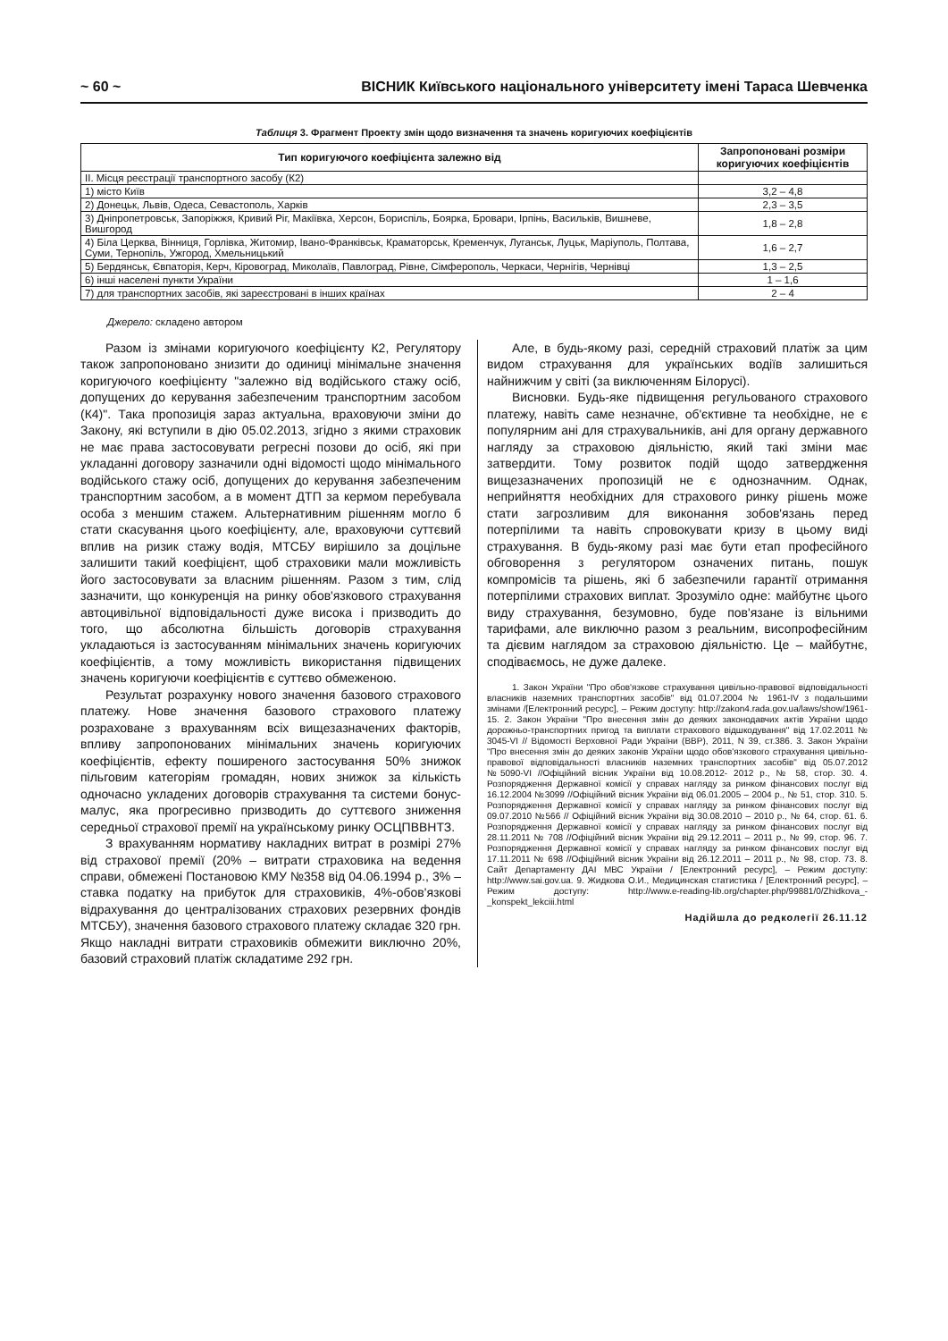~ 60 ~ ВІСНИК Київського національного університету імені Тараса Шевченка
Таблиця 3. Фрагмент Проекту змін щодо визначення та значень коригуючих коефіцієнтів
| Тип коригуючого коефіцієнта залежно від | Запропоновані розміри коригуючих коефіцієнтів |
| --- | --- |
| II. Місця реєстрації транспортного засобу (К2) | |
| 1) місто Київ | 3,2 – 4,8 |
| 2) Донецьк, Львів, Одеса, Севастополь, Харків | 2,3 – 3,5 |
| 3) Дніпропетровськ, Запоріжжя, Кривий Ріг, Макіївка, Херсон, Бориспіль, Боярка, Бровари, Ірпінь, Васильків, Вишневе, Вишгород | 1,8 – 2,8 |
| 4) Біла Церква, Вінниця, Горлівка, Житомир, Івано-Франківськ, Краматорськ, Кременчук, Луганськ, Луцьк, Маріуполь, Полтава, Суми, Тернопіль, Ужгород, Хмельницький | 1,6 – 2,7 |
| 5) Бердянськ, Євпаторія, Керч, Кіровоград, Миколаїв, Павлоград, Рівне, Сімферополь, Черкаси, Чернігів, Чернівці | 1,3 – 2,5 |
| 6) інші населені пункти України | 1 – 1,6 |
| 7) для транспортних засобів, які зареєстровані в інших країнах | 2 – 4 |
Джерело: складено автором
Разом із змінами коригуючого коефіцієнту К2, Регулятору також запропоновано знизити до одиниці мінімальне значення коригуючого коефіцієнту "залежно від водійського стажу осіб, допущених до керування забезпеченим транспортним засобом (К4)". Така пропозиція зараз актуальна, враховуючи зміни до Закону, які вступили в дію 05.02.2013, згідно з якими страховик не має права застосовувати регресні позови до осіб, які при укладанні договору зазначили одні відомості щодо мінімального водійського стажу осіб, допущених до керування забезпеченим транспортним засобом, а в момент ДТП за кермом перебувала особа з меншим стажем. Альтернативним рішенням могло б стати скасування цього коефіцієнту, але, враховуючи суттєвий вплив на ризик стажу водія, МТСБУ вирішило за доцільне залишити такий коефіцієнт, щоб страховики мали можливість його застосовувати за власним рішенням. Разом з тим, слід зазначити, що конкуренція на ринку обов'язкового страхування автоцивільної відповідальності дуже висока і призводить до того, що абсолютна більшість договорів страхування укладаються із застосуванням мінімальних значень коригуючих коефіцієнтів, а тому можливість використання підвищених значень коригуючи коефіцієнтів є суттєво обмеженою.
Результат розрахунку нового значення базового страхового платежу. Нове значення базового страхового платежу розраховане з врахуванням всіх вищезазначених факторів, впливу запропонованих мінімальних значень коригуючих коефіцієнтів, ефекту поширеного застосування 50% знижок пільговим категоріям громадян, нових знижок за кількість одночасно укладених договорів страхування та системи бонус-малус, яка прогресивно призводить до суттєвого зниження середньої страхової премії на українському ринку ОСЦПВВНТЗ.
З врахуванням нормативу накладних витрат в розмірі 27% від страхової премії (20% – витрати страховика на ведення справи, обмежені Постановою КМУ №358 від 04.06.1994 р., 3% – ставка податку на прибуток для страховиків, 4%-обов'язкові відрахування до централізованих страхових резервних фондів МТСБУ), значення базового страхового платежу складає 320 грн. Якщо накладні витрати страховиків обмежити виключно 20%, базовий страховий платіж складатиме 292 грн.
Але, в будь-якому разі, середній страховий платіж за цим видом страхування для українських водіїв залишиться найнижчим у світі (за виключенням Білорусі).
Висновки. Будь-яке підвищення регульованого страхового платежу, навіть саме незначне, об'єктивне та необхідне, не є популярним ані для страхувальників, ані для органу державного нагляду за страховою діяльністю, який такі зміни має затвердити. Тому розвиток подій щодо затвердження вищезазначених пропозицій не є однозначним. Однак, неприйняття необхідних для страхового ринку рішень може стати загрозливим для виконання зобов'язань перед потерпілими та навіть спровокувати кризу в цьому виді страхування. В будь-якому разі має бути етап професійного обговорення з регулятором означених питань, пошук компромісів та рішень, які б забезпечили гарантії отримання потерпілими страхових виплат. Зрозуміло одне: майбутнє цього виду страхування, безумовно, буде пов'язане із вільними тарифами, але виключно разом з реальним, висопрофесійним та дієвим наглядом за страховою діяльністю. Це – майбутнє, сподіваємось, не дуже далеке.
1. Закон України "Про обов'язкове страхування цивільно-правової відповідальності власників наземних транспортних засобів" від 01.07.2004 № 1961-IV з подальшими змінами /[Електронний ресурс], – Режим доступу: http://zakon4.rada.gov.ua/laws/show/1961-15. 2. Закон України "Про внесення змін до деяких законодавчих актів України щодо дорожньо-транспортних пригод та виплати страхового відшкодування" від 17.02.2011 № 3045-VI // Відомості Верховної Ради України (ВВР), 2011, N 39, ст.386. 3. Закон України "Про внесення змін до деяких законів України щодо обов'язкового страхування цивільно-правової відповідальності власників наземних транспортних засобів" від 05.07.2012 №5090-VI //Офіційний вісник України від 10.08.2012- 2012 р., № 58, стор. 30. 4. Розпорядження Державної комісії у справах нагляду за ринком фінансових послуг від 16.12.2004 №3099 //Офіційний вісник України від 06.01.2005 – 2004 р., № 51, стор. 310. 5. Розпорядження Державної комісії у справах нагляду за ринком фінансових послуг від 09.07.2010 №566 // Офіційний вісник України від 30.08.2010 – 2010 р., № 64, стор. 61. 6. Розпорядження Державної комісії у справах нагляду за ринком фінансових послуг від 28.11.2011 № 708 //Офіційний вісник України від 29.12.2011 – 2011 р., № 99, стор. 96. 7. Розпорядження Державної комісії у справах нагляду за ринком фінансових послуг від 17.11.2011 № 698 //Офіційний вісник України від 26.12.2011 – 2011 р., № 98, стор. 73. 8. Сайт Департаменту ДАІ МВС України / [Електронний ресурс], – Режим доступу: http://www.sai.gov.ua. 9. Жидкова О.И., Медицинская статистика / [Електронний ресурс], – Режим доступу: http://www.e-reading-lib.org/chapter.php/99881/0/Zhidkova_-_konspekt_lekciii.html
Надійшла до редколегії 26.11.12